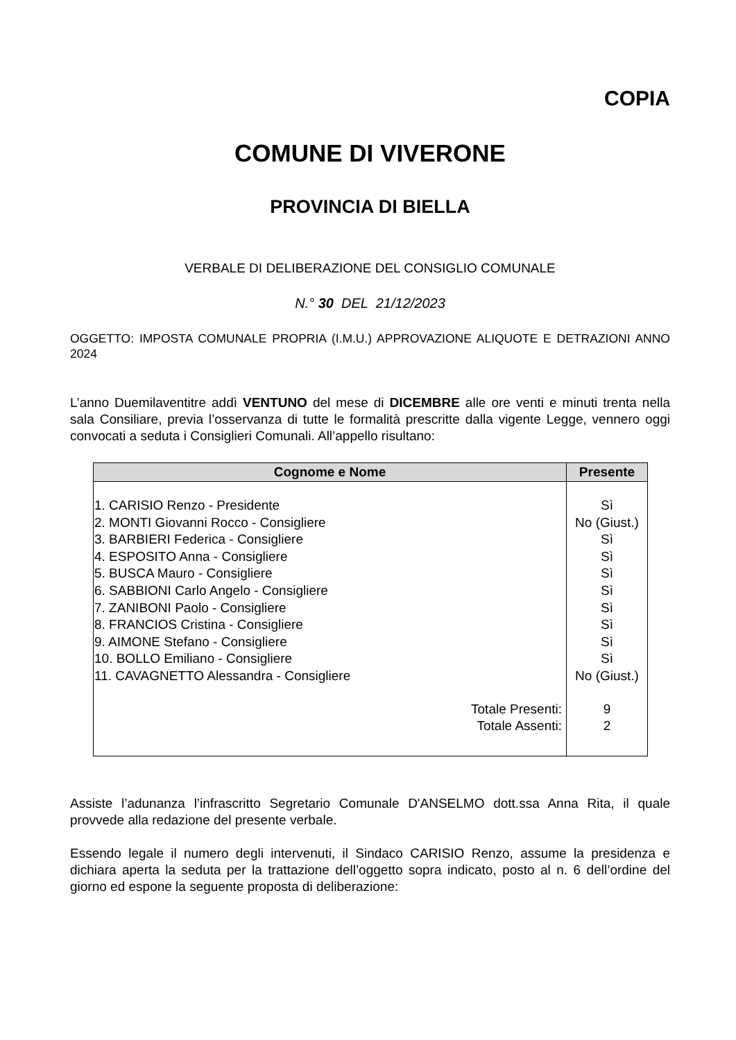COPIA
COMUNE DI VIVERONE
PROVINCIA DI BIELLA
VERBALE DI DELIBERAZIONE DEL CONSIGLIO COMUNALE
N.° 30 DEL 21/12/2023
OGGETTO: IMPOSTA COMUNALE PROPRIA (I.M.U.) APPROVAZIONE ALIQUOTE E DETRAZIONI ANNO 2024
L’anno Duemilaventitre addì VENTUNO del mese di DICEMBRE alle ore venti e minuti trenta nella sala Consiliare, previa l’osservanza di tutte le formalità prescritte dalla vigente Legge, vennero oggi convocati a seduta i Consiglieri Comunali. All’appello risultano:
| Cognome e Nome | Presente |
| --- | --- |
| 1. CARISIO Renzo - Presidente 2. MONTI Giovanni Rocco - Consigliere 3. BARBIERI Federica - Consigliere 4. ESPOSITO Anna - Consigliere 5. BUSCA Mauro - Consigliere 6. SABBIONI Carlo Angelo - Consigliere 7. ZANIBONI Paolo - Consigliere 8. FRANCIOS Cristina - Consigliere 9. AIMONE Stefano - Consigliere 10. BOLLO Emiliano - Consigliere 11. CAVAGNETTO Alessandra - Consigliere | Sì No (Giust.) Sì Sì Sì Sì Sì Sì Sì Sì No (Giust.) |
| Totale Presenti: Totale Assenti: | 9 2 |
Assiste l’adunanza l’infrascritto Segretario Comunale D'ANSELMO dott.ssa Anna Rita, il quale provvede alla redazione del presente verbale.
Essendo legale il numero degli intervenuti, il Sindaco CARISIO Renzo, assume la presidenza e dichiara aperta la seduta per la trattazione dell’oggetto sopra indicato, posto al n. 6 dell’ordine del giorno ed espone la seguente proposta di deliberazione: